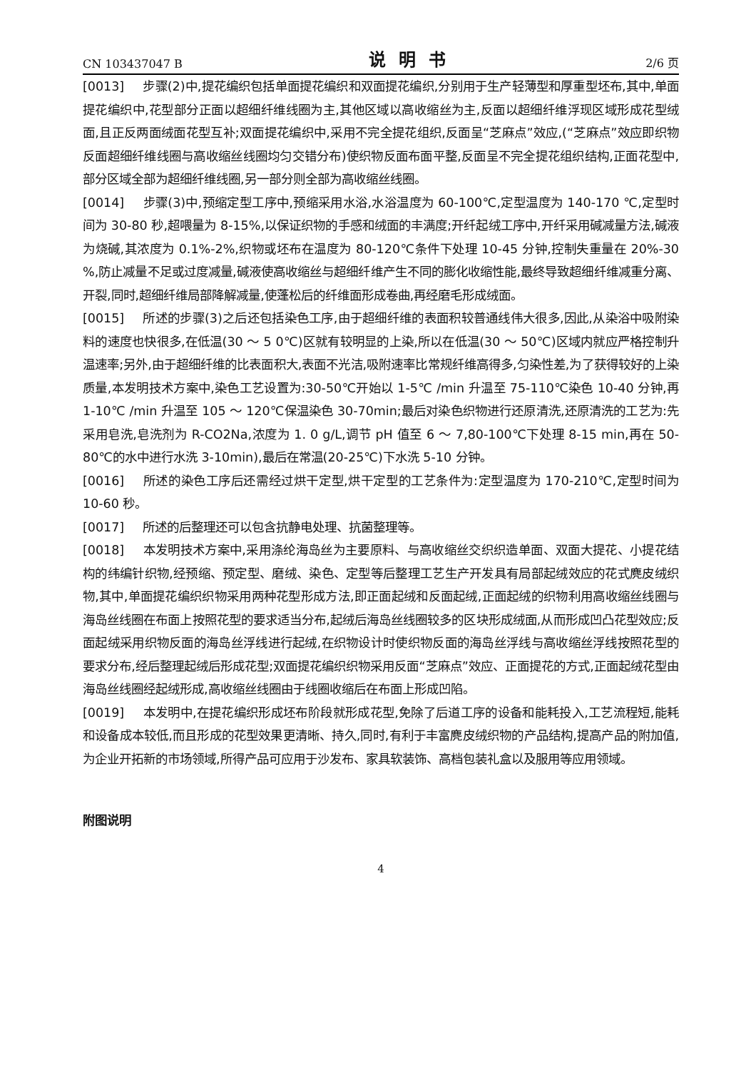CN 103437047 B 说明书 2/6 页
[0013] 步骤(2)中,提花编织包括单面提花编织和双面提花编织,分别用于生产轻薄型和厚重型坯布,其中,单面提花编织中,花型部分正面以超细纤维线圈为主,其他区域以高收缩丝为主,反面以超细纤维浮现区域形成花型绒面,且正反两面绒面花型互补;双面提花编织中,采用不完全提花组织,反面呈“芝麻点”效应,(“芝麻点”效应即织物反面超细纤维线圈与高收缩丝线圈均匀交错分布)使织物反面布面平整,反面呈不完全提花组织结构,正面花型中,部分区域全部为超细纤维线圈,另一部分则全部为高收缩丝线圈。
[0014] 步骤(3)中,预缩定型工序中,预缩采用水浴,水浴温度为 60-100℃,定型温度为 140-170 ℃,定型时间为 30-80 秒,超喂量为 8-15%,以保证织物的手感和绒面的丰满度;开纤起绒工序中,开纤采用碱减量方法,碱液为烧碱,其浓度为 0.1%-2%,织物或坯布在温度为 80-120℃条件下处理 10-45 分钟,控制失重量在 20%-30 %,防止减量不足或过度减量,碱液使高收缩丝与超细纤维产生不同的膨化收缩性能,最终导致超细纤维减重分离、开裂,同时,超细纤维局部降解减量,使蓬松后的纤维面形成卷曲,再经磨毛形成绒面。
[0015] 所述的步骤(3)之后还包括染色工序,由于超细纤维的表面积较普通线伟大很多,因此,从染浴中吸附染料的速度也快很多,在低温(30 ～ 5 0℃)区就有较明显的上染,所以在低温(30 ～ 50℃)区域内就应严格控制升温速率;另外,由于超细纤维的比表面积大,表面不光洁,吸附速率比常规纤维高得多,匀染性差,为了获得较好的上染质量,本发明技术方案中,染色工艺设置为:30-50℃开始以 1-5℃ /min 升温至 75-110℃染色 10-40 分钟,再 1-10℃ /min 升温至 105 ～ 120℃保温染色 30-70min;最后对染色织物进行还原清洗,还原清洗的工艺为:先采用皂洗,皂洗剂为 R-CO2Na,浓度为 1. 0 g/L,调节 pH 值至 6 ～ 7,80-100℃下处理 8-15 min,再在 50-80℃的水中进行水洗 3-10min),最后在常温(20-25℃)下水洗 5-10 分钟。
[0016] 所述的染色工序后还需经过烘干定型,烘干定型的工艺条件为:定型温度为 170-210℃,定型时间为 10-60 秒。
[0017] 所述的后整理还可以包含抗静电处理、抗菌整理等。
[0018] 本发明技术方案中,采用涤纶海岛丝为主要原料、与高收缩丝交织织造单面、双面大提花、小提花结构的纬编针织物,经预缩、预定型、磨绒、染色、定型等后整理工艺生产开发具有局部起绒效应的花式麂皮绒织物,其中,单面提花编织织物采用两种花型形成方法,即正面起绒和反面起绒,正面起绒的织物利用高收缩丝线圈与海岛丝线圈在布面上按照花型的要求适当分布,起绒后海岛丝线圈较多的区块形成绒面,从而形成凹凸花型效应;反面起绒采用织物反面的海岛丝浮线进行起绒,在织物设计时使织物反面的海岛丝浮线与高收缩丝浮线按照花型的要求分布,经后整理起绒后形成花型;双面提花编织织物采用反面“芝麻点”效应、正面提花的方式,正面起绒花型由海岛丝线圈经起绒形成,高收缩丝线圈由于线圈收缩后在布面上形成凹陷。
[0019] 本发明中,在提花编织形成坯布阶段就形成花型,免除了后道工序的设备和能耗投入,工艺流程短,能耗和设备成本较低,而且形成的花型效果更清晰、持久,同时,有利于丰富麂皮绒织物的产品结构,提高产品的附加值,为企业开拓新的市场领域,所得产品可应用于沙发布、家具软装饰、高档包装礼盒以及服用等应用领域。
附图说明
4